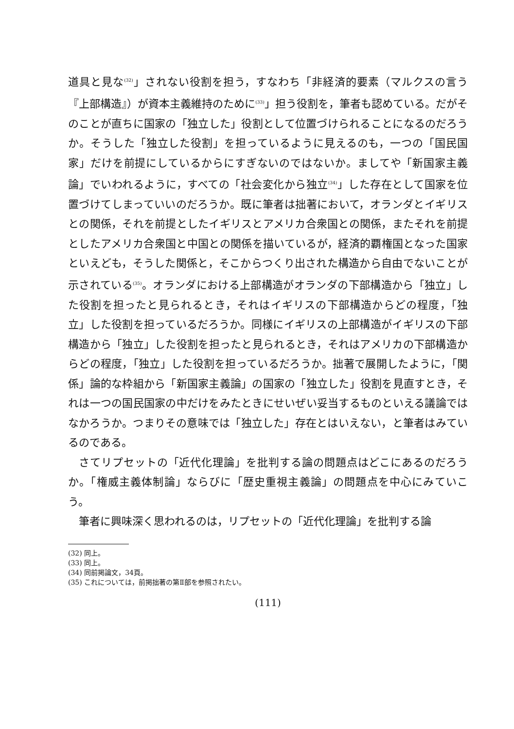道具と見な<sup>(32)</sup>」されない役割を担う，すなわち「非経済的要素（マルクスの言う『上部構造』）が資本主義維持のために<sup>(33)</sup>」担う役割を，筆者も認めている。だがそのことが直ちに国家の「独立した」役割として位置づけられることになるのだろうか。そうした「独立した役割」を担っているように見えるのも，一つの「国民国家」だけを前提にしているからにすぎないのではないか。ましてや「新国家主義論」でいわれるように，すべての「社会変化から独立<sup>(34)</sup>」した存在として国家を位置づけてしまっていいのだろうか。既に筆者は拙著において，オランダとイギリスとの関係，それを前提としたイギリスとアメリカ合衆国との関係，またそれを前提としたアメリカ合衆国と中国との関係を描いているが，経済的覇権国となった国家といえども，そうした関係と，そこからつくり出された構造から自由でないことが示されている<sup>(35)</sup>。オランダにおける上部構造がオランダの下部構造から「独立」した役割を担ったと見られるとき，それはイギリスの下部構造からどの程度，「独立」した役割を担っているだろうか。同様にイギリスの上部構造がイギリスの下部構造から「独立」した役割を担ったと見られるとき，それはアメリカの下部構造からどの程度，「独立」した役割を担っているだろうか。拙著で展開したように，「関係」論的な枠組から「新国家主義論」の国家の「独立した」役割を見直すとき，それは一つの国民国家の中だけをみたときにせいぜい妥当するものといえる議論ではなかろうか。つまりその意味では「独立した」存在とはいえない，と筆者はみているのである。
さてリプセットの「近代化理論」を批判する論の問題点はどこにあるのだろうか。「権威主義体制論」ならびに「歴史重視主義論」の問題点を中心にみていこう。
筆者に興味深く思われるのは，リプセットの「近代化理論」を批判する論
(32) 同上。
(33) 同上。
(34) 同前掲論文，34頁。
(35) これについては，前掲拙著の第Ⅱ部を参照されたい。
(111)